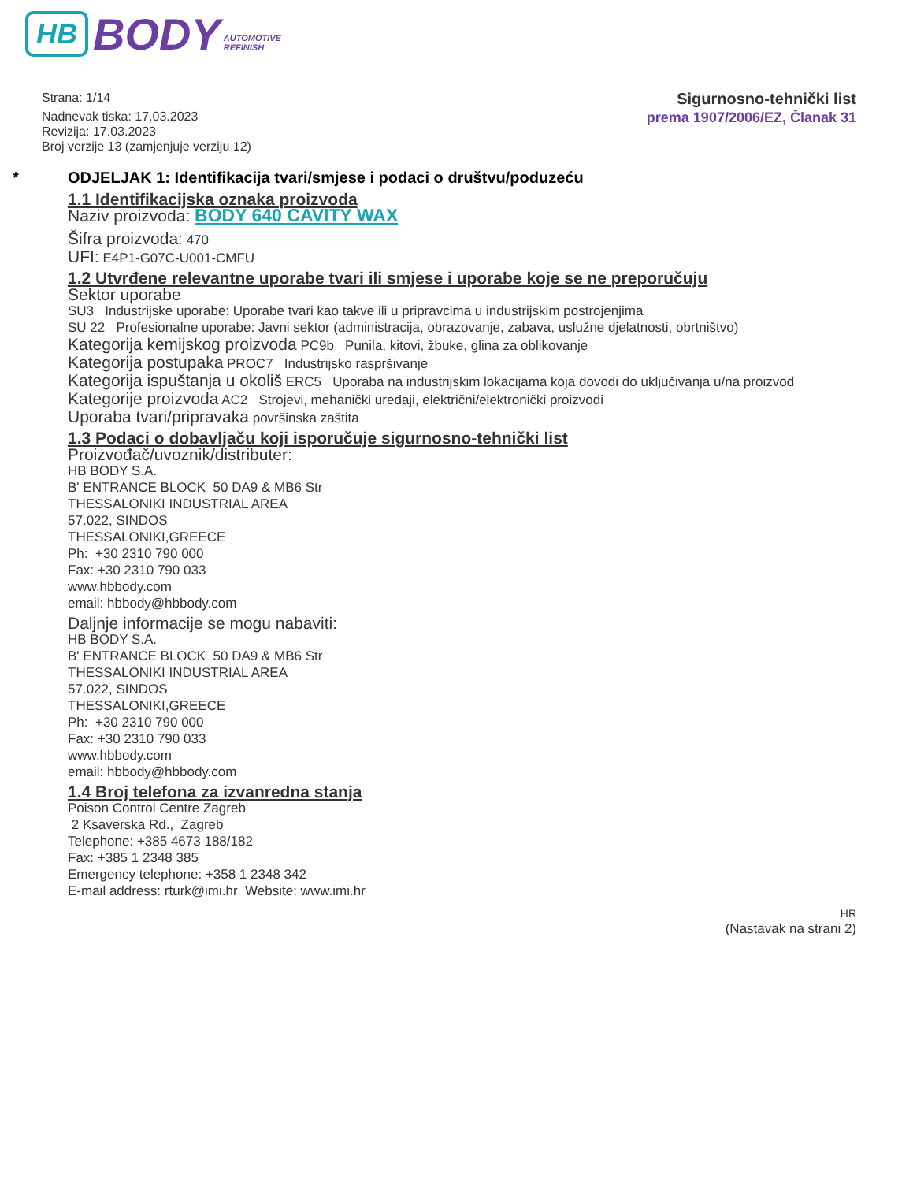HB BODY AUTOMOTIVE
REFINISH
Strana: 1/14
Nadnevak tiska: 17.03.2023
Revizija: 17.03.2023
Broj verzije 13 (zamjenjuje verziju 12)
Sigurnosno-tehnički list
prema 1907/2006/EZ, Članak 31
* ODJELJAK 1: Identifikacija tvari/smjese i podaci o društvu/poduzeću
1.1 Identifikacijska oznaka proizvoda
Naziv proizvoda: BODY 640 CAVITY WAX
Šifra proizvoda: 470
UFI: E4P1-G07C-U001-CMFU
1.2 Utvrđene relevantne uporabe tvari ili smjese i uporabe koje se ne preporučuju
Sektor uporabe
SU3 Industrijske uporabe: Uporabe tvari kao takve ili u pripravcima u industrijskim postrojenjima
SU 22 Profesionalne uporabe: Javni sektor (administracija, obrazovanje, zabava, uslužne djelatnosti, obrtništvo)
Kategorija kemijskog proizvoda PC9b Punila, kitovi, žbuke, glina za oblikovanje
Kategorija postupaka PROC7 Industrijsko raspršivanje
Kategorija ispuštanja u okoliš ERC5 Uporaba na industrijskim lokacijama koja dovodi do uključivanja u/na proizvod
Kategorije proizvoda AC2 Strojevi, mehanički uređaji, električni/elektronički proizvodi
Uporaba tvari/pripravaka površinska zaštita
1.3 Podaci o dobavljaču koji isporučuje sigurnosno-tehnički list
Proizvođač/uvoznik/distributer:
HB BODY S.A.
B' ENTRANCE BLOCK 50 DA9 & MB6 Str
THESSALONIKI INDUSTRIAL AREA
57.022, SINDOS
THESSALONIKI,GREECE
Ph: +30 2310 790 000
Fax: +30 2310 790 033
www.hbbody.com
email: hbbody@hbbody.com
Daljnje informacije se mogu nabaviti:
HB BODY S.A.
B' ENTRANCE BLOCK 50 DA9 & MB6 Str
THESSALONIKI INDUSTRIAL AREA
57.022, SINDOS
THESSALONIKI,GREECE
Ph: +30 2310 790 000
Fax: +30 2310 790 033
www.hbbody.com
email: hbbody@hbbody.com
1.4 Broj telefona za izvanredna stanja
Poison Control Centre Zagreb
2 Ksaverska Rd., Zagreb
Telephone: +385 4673 188/182
Fax: +385 1 2348 385
Emergency telephone: +358 1 2348 342
E-mail address: rturk@imi.hr Website: www.imi.hr
HR
(Nastavak na strani 2)